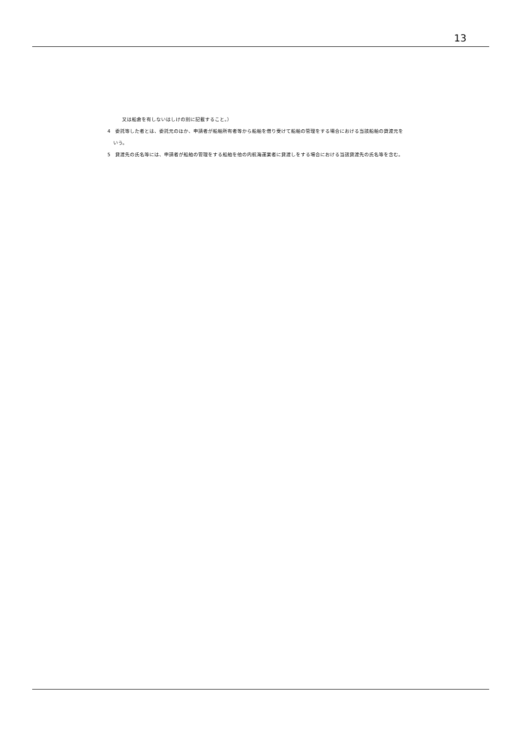13
又は船倉を有しないはしけの別に記載すること。）
4　委託等した者とは、委託元のほか、申請者が船舶所有者等から船舶を借り受けて船舶の管理をする場合における当該船舶の貸渡元をいう。
5　貸渡先の氏名等には、申請者が船舶の管理をする船舶を他の内航海運業者に貸渡しをする場合における当該貸渡先の氏名等を含む。